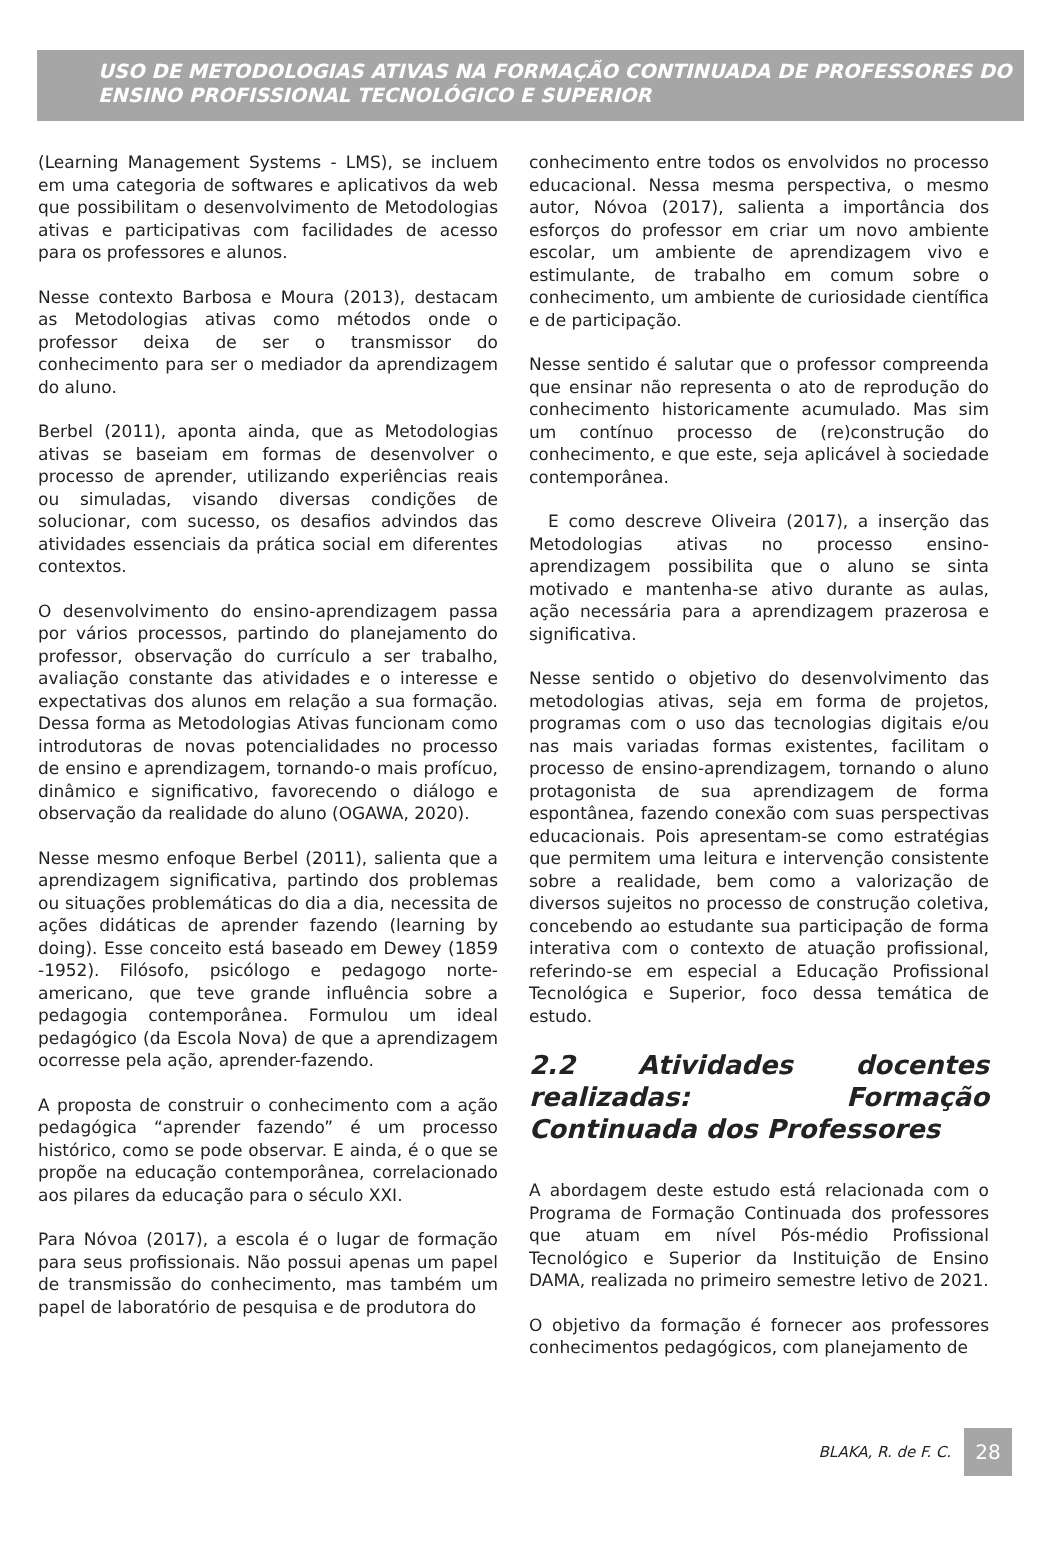USO DE METODOLOGIAS ATIVAS NA FORMAÇÃO CONTINUADA DE PROFESSORES DO ENSINO PROFISSIONAL TECNOLÓGICO E SUPERIOR
(Learning Management Systems - LMS), se incluem em uma categoria de softwares e aplicativos da web que possibilitam o desenvolvimento de Metodologias ativas e participativas com facilidades de acesso para os professores e alunos.
Nesse contexto Barbosa e Moura (2013), destacam as Metodologias ativas como métodos onde o professor deixa de ser o transmissor do conhecimento para ser o mediador da aprendizagem do aluno.
Berbel (2011), aponta ainda, que as Metodologias ativas se baseiam em formas de desenvolver o processo de aprender, utilizando experiências reais ou simuladas, visando diversas condições de solucionar, com sucesso, os desafios advindos das atividades essenciais da prática social em diferentes contextos.
O desenvolvimento do ensino-aprendizagem passa por vários processos, partindo do planejamento do professor, observação do currículo a ser trabalho, avaliação constante das atividades e o interesse e expectativas dos alunos em relação a sua formação. Dessa forma as Metodologias Ativas funcionam como introdutoras de novas potencialidades no processo de ensino e aprendizagem, tornando-o mais profícuo, dinâmico e significativo, favorecendo o diálogo e observação da realidade do aluno (OGAWA, 2020).
Nesse mesmo enfoque Berbel (2011), salienta que a aprendizagem significativa, partindo dos problemas ou situações problemáticas do dia a dia, necessita de ações didáticas de aprender fazendo (learning by doing). Esse conceito está baseado em Dewey (1859 -1952). Filósofo, psicólogo e pedagogo norte-americano, que teve grande influência sobre a pedagogia contemporânea. Formulou um ideal pedagógico (da Escola Nova) de que a aprendizagem ocorresse pela ação, aprender-fazendo.
A proposta de construir o conhecimento com a ação pedagógica “aprender fazendo” é um processo histórico, como se pode observar. E ainda, é o que se propõe na educação contemporânea, correlacionado aos pilares da educação para o século XXI.
Para Nóvoa (2017), a escola é o lugar de formação para seus profissionais. Não possui apenas um papel de transmissão do conhecimento, mas também um papel de laboratório de pesquisa e de produtora do
conhecimento entre todos os envolvidos no processo educacional. Nessa mesma perspectiva, o mesmo autor, Nóvoa (2017), salienta a importância dos esforços do professor em criar um novo ambiente escolar, um ambiente de aprendizagem vivo e estimulante, de trabalho em comum sobre o conhecimento, um ambiente de curiosidade científica e de participação.
Nesse sentido é salutar que o professor compreenda que ensinar não representa o ato de reprodução do conhecimento historicamente acumulado. Mas sim um contínuo processo de (re)construção do conhecimento, e que este, seja aplicável à sociedade contemporânea.
E como descreve Oliveira (2017), a inserção das Metodologias ativas no processo ensino-aprendizagem possibilita que o aluno se sinta motivado e mantenha-se ativo durante as aulas, ação necessária para a aprendizagem prazerosa e significativa.
Nesse sentido o objetivo do desenvolvimento das metodologias ativas, seja em forma de projetos, programas com o uso das tecnologias digitais e/ou nas mais variadas formas existentes, facilitam o processo de ensino-aprendizagem, tornando o aluno protagonista de sua aprendizagem de forma espontânea, fazendo conexão com suas perspectivas educacionais. Pois apresentam-se como estratégias que permitem uma leitura e intervenção consistente sobre a realidade, bem como a valorização de diversos sujeitos no processo de construção coletiva, concebendo ao estudante sua participação de forma interativa com o contexto de atuação profissional, referindo-se em especial a Educação Profissional Tecnológica e Superior, foco dessa temática de estudo.
2.2 Atividades docentes realizadas: Formação Continuada dos Professores
A abordagem deste estudo está relacionada com o Programa de Formação Continuada dos professores que atuam em nível Pós-médio Profissional Tecnológico e Superior da Instituição de Ensino DAMA, realizada no primeiro semestre letivo de 2021.
O objetivo da formação é fornecer aos professores conhecimentos pedagógicos, com planejamento de
BLAKA, R. de F. C.
28